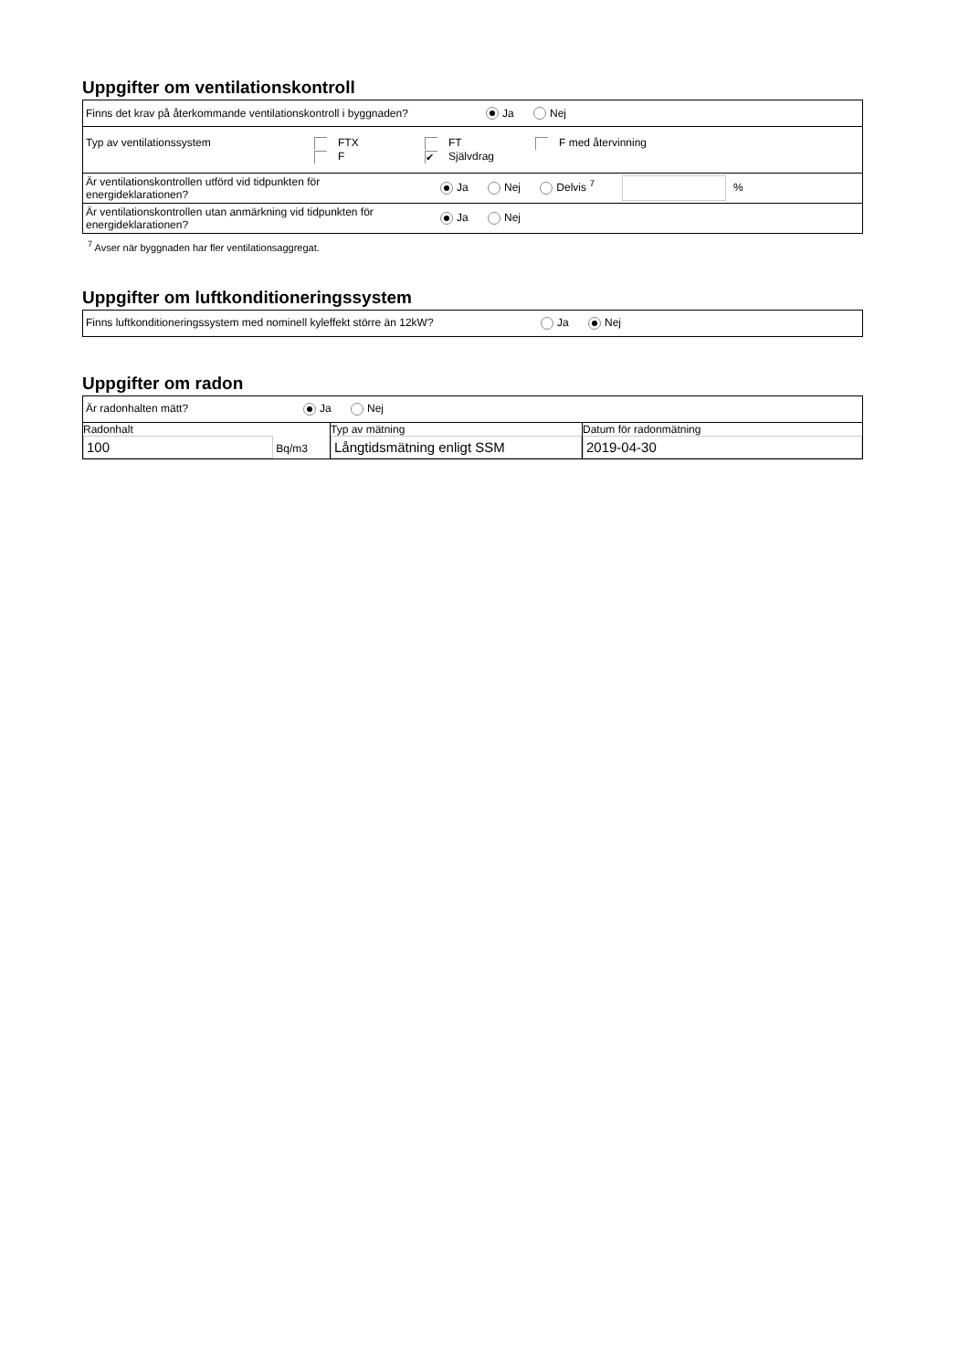Uppgifter om ventilationskontroll
| Finns det krav på återkommande ventilationskontroll i byggnaden? Ja Nej |
| Typ av ventilationssystem FTX FT F med återvinning F ✔ Självdrag |
| Är ventilationskontrollen utförd vid tidpunkten för energideklarationen? Ja Nej Delvis <sup>7</sup> % |
| Är ventilationskontrollen utan anmärkning vid tidpunkten för energideklarationen? Ja Nej |
<sup>7</sup> Avser när byggnaden har fler ventilationsaggregat.
Uppgifter om luftkonditioneringssystem
| Finns luftkonditioneringssystem med nominell kyleffekt större än 12kW? Ja Nej |
Uppgifter om radon
| Är radonhalten mätt? Ja Nej | | |
| Radonhalt 100 Bq/m3 | Typ av mätning Långtidsmätning enligt SSM | Datum för radonmätning 2019-04-30 |